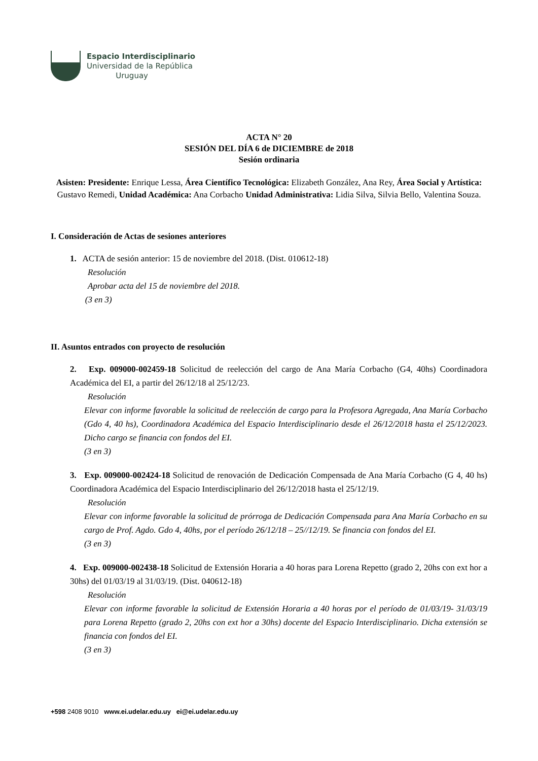Espacio Interdisciplinario
Universidad de la República
Uruguay
ACTA N° 20
SESIÓN DEL DÍA 6 de DICIEMBRE de 2018
Sesión ordinaria
Asisten: Presidente: Enrique Lessa, Área Científico Tecnológica: Elizabeth González, Ana Rey, Área Social y Artística: Gustavo Remedi, Unidad Académica: Ana Corbacho Unidad Administrativa: Lidia Silva, Silvia Bello, Valentina Souza.
I. Consideración de Actas de sesiones anteriores
1. ACTA de sesión anterior: 15 de noviembre del 2018. (Dist. 010612-18)
Resolución
Aprobar acta del 15 de noviembre del 2018.
(3 en 3)
II. Asuntos entrados con proyecto de resolución
2. Exp. 009000-002459-18 Solicitud de reelección del cargo de Ana María Corbacho (G4, 40hs) Coordinadora Académica del EI, a partir del 26/12/18 al 25/12/23.
Resolución
Elevar con informe favorable la solicitud de reelección de cargo para la Profesora Agregada, Ana María Corbacho (Gdo 4, 40 hs), Coordinadora Académica del Espacio Interdisciplinario desde el 26/12/2018 hasta el 25/12/2023. Dicho cargo se financia con fondos del EI.
(3 en 3)
3. Exp. 009000-002424-18 Solicitud de renovación de Dedicación Compensada de Ana María Corbacho (G 4, 40 hs) Coordinadora Académica del Espacio Interdisciplinario del 26/12/2018 hasta el 25/12/19.
Resolución
Elevar con informe favorable la solicitud de prórroga de Dedicación Compensada para Ana María Corbacho en su cargo de Prof. Agdo. Gdo 4, 40hs, por el período 26/12/18 – 25//12/19. Se financia con fondos del EI.
(3 en 3)
4. Exp. 009000-002438-18 Solicitud de Extensión Horaria a 40 horas para Lorena Repetto (grado 2, 20hs con ext hor a 30hs) del 01/03/19 al 31/03/19. (Dist. 040612-18)
Resolución
Elevar con informe favorable la solicitud de Extensión Horaria a 40 horas por el período de 01/03/19- 31/03/19 para Lorena Repetto (grado 2, 20hs con ext hor a 30hs) docente del Espacio Interdisciplinario. Dicha extensión se financia con fondos del EI.
(3 en 3)
+598 2408 9010 www.ei.udelar.edu.uy ei@ei.udelar.edu.uy